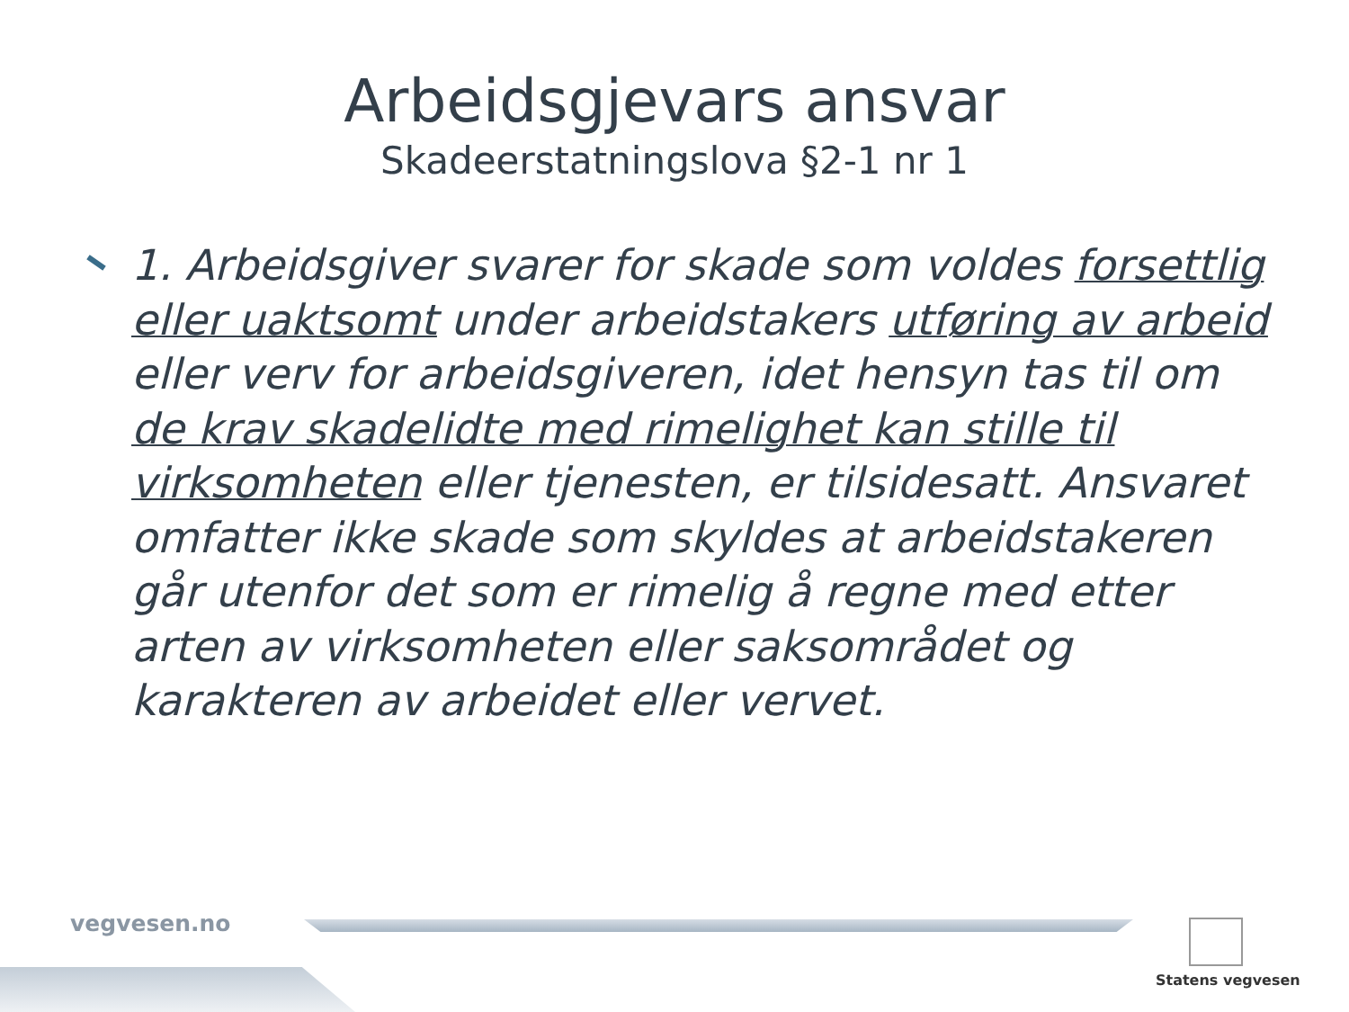Arbeidsgjevars ansvar
Skadeerstatningslova §2-1 nr 1
1. Arbeidsgiver svarer for skade som voldes forsettlig eller uaktsomt under arbeidstakers utføring av arbeid eller verv for arbeidsgiveren, idet hensyn tas til om de krav skadelidte med rimelighet kan stille til virksomheten eller tjenesten, er tilsidesatt. Ansvaret omfatter ikke skade som skyldes at arbeidstakeren går utenfor det som er rimelig å regne med etter arten av virksomheten eller saksområdet og karakteren av arbeidet eller vervet.
vegvesen.no
Statens vegvesen